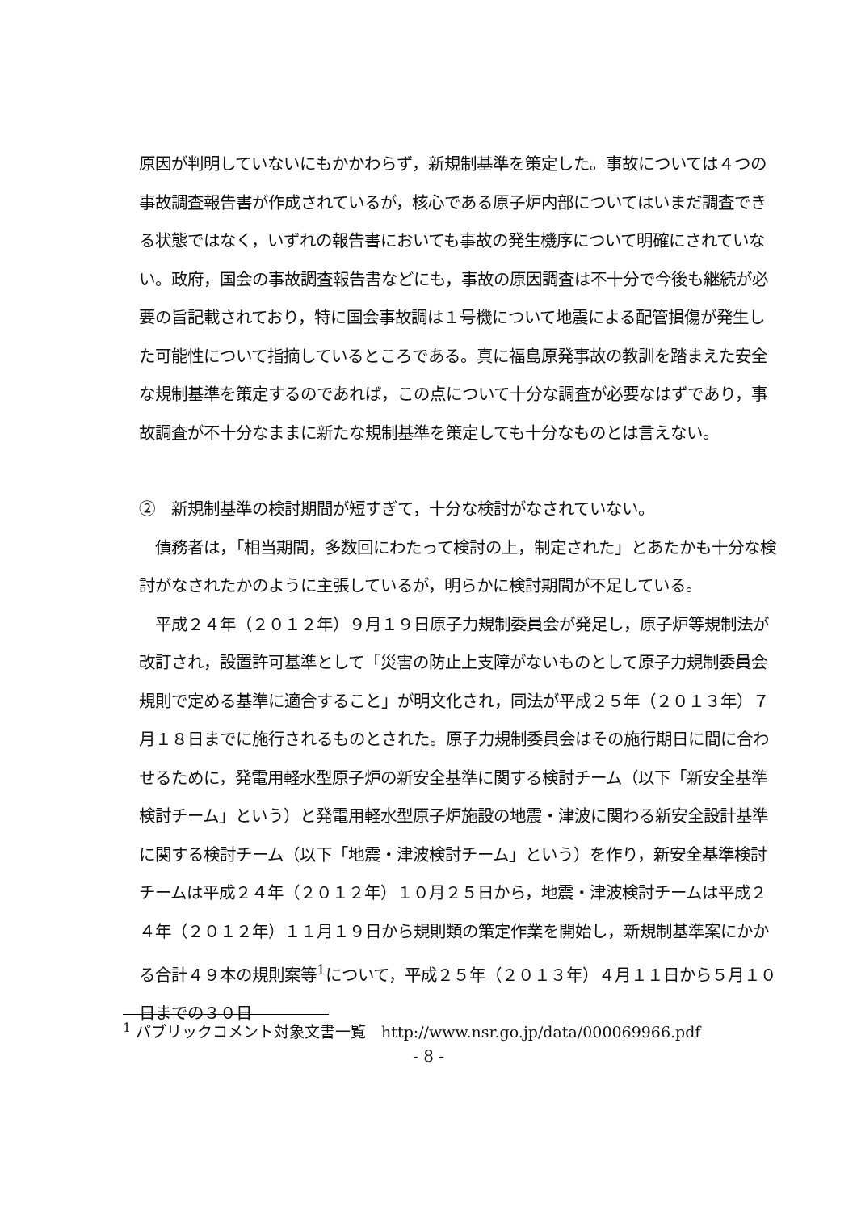原因が判明していないにもかかわらず，新規制基準を策定した。事故については４つの事故調査報告書が作成されているが，核心である原子炉内部についてはいまだ調査できる状態ではなく，いずれの報告書においても事故の発生機序について明確にされていない。政府，国会の事故調査報告書などにも，事故の原因調査は不十分で今後も継続が必要の旨記載されており，特に国会事故調は１号機について地震による配管損傷が発生した可能性について指摘しているところである。真に福島原発事故の教訓を踏まえた安全な規制基準を策定するのであれば，この点について十分な調査が必要なはずであり，事故調査が不十分なままに新たな規制基準を策定しても十分なものとは言えない。
②　新規制基準の検討期間が短すぎて，十分な検討がなされていない。
　債務者は，「相当期間，多数回にわたって検討の上，制定された」とあたかも十分な検討がなされたかのように主張しているが，明らかに検討期間が不足している。
　平成２４年（２０１２年）９月１９日原子力規制委員会が発足し，原子炉等規制法が改訂され，設置許可基準として「災害の防止上支障がないものとして原子力規制委員会規則で定める基準に適合すること」が明文化され，同法が平成２５年（２０１３年）７月１８日までに施行されるものとされた。原子力規制委員会はその施行期日に間に合わせるために，発電用軽水型原子炉の新安全基準に関する検討チーム（以下「新安全基準検討チーム」という）と発電用軽水型原子炉施設の地震・津波に関わる新安全設計基準に関する検討チーム（以下「地震・津波検討チーム」という）を作り，新安全基準検討チームは平成２４年（２０１２年）１０月２５日から，地震・津波検討チームは平成２４年（２０１２年）１１月１９日から規則類の策定作業を開始し，新規制基準案にかかる合計４９本の規則案等<sup>1</sup>について，平成２５年（２０１３年）４月１１日から５月１０日までの３０日
<sup>1</sup> パブリックコメント対象文書一覧　http://www.nsr.go.jp/data/000069966.pdf
- 8 -